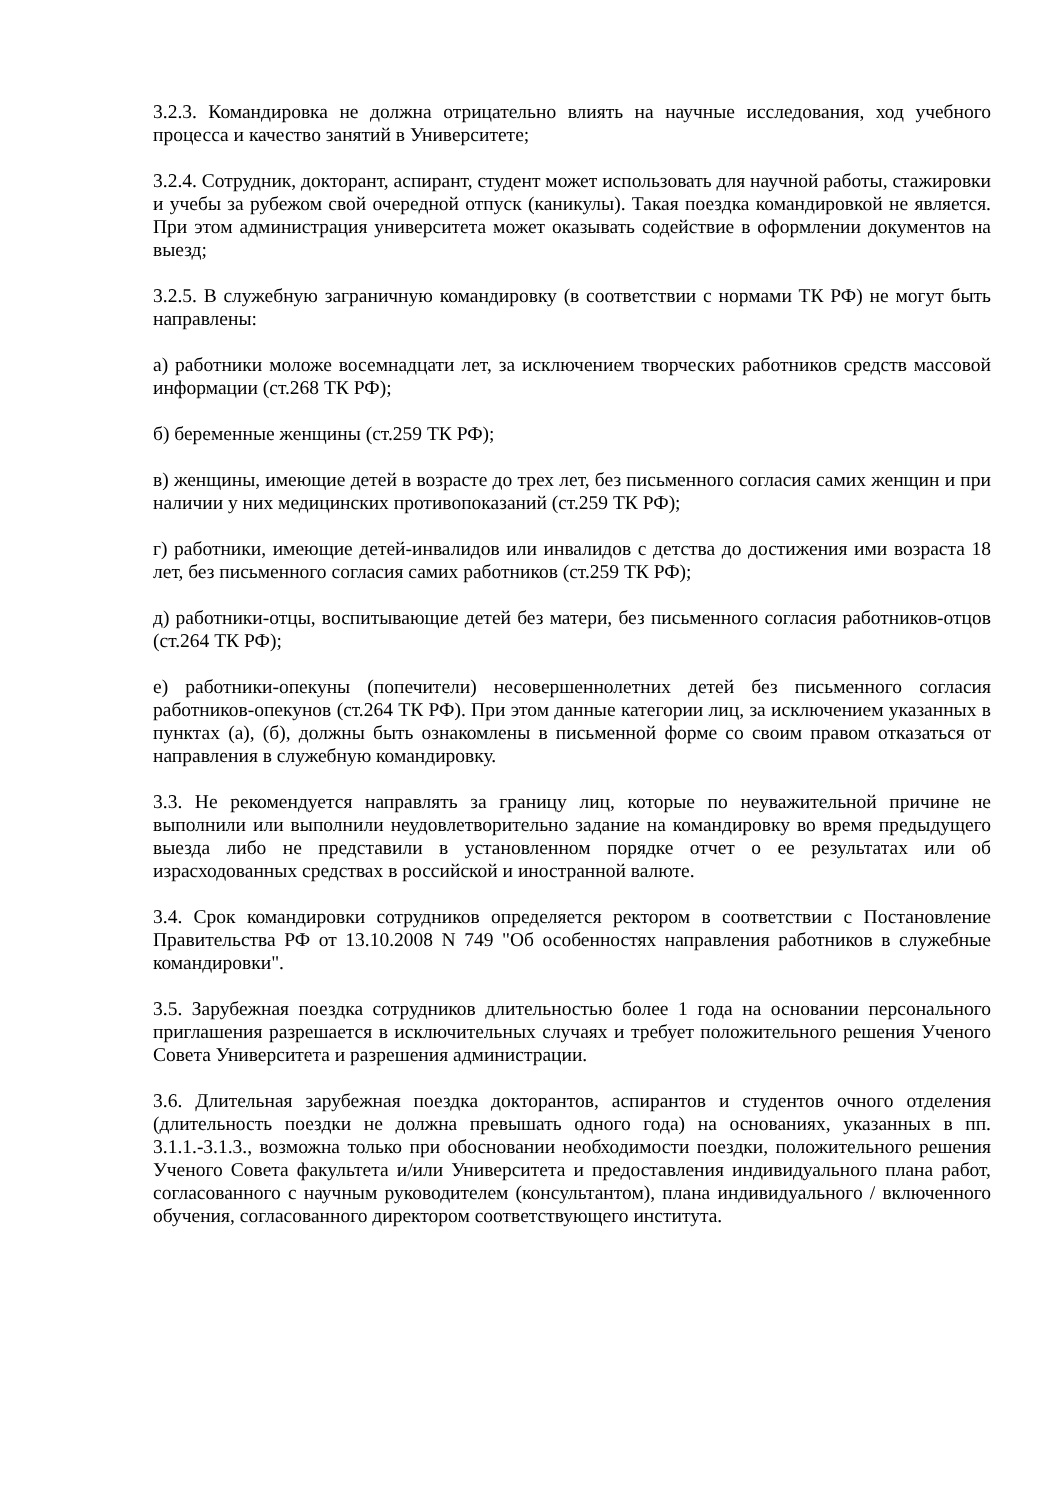3.2.3. Командировка не должна отрицательно влиять на научные исследования, ход учебного процесса и качество занятий в Университете;
3.2.4. Сотрудник, докторант, аспирант, студент может использовать для научной работы, стажировки и учебы за рубежом свой очередной отпуск (каникулы). Такая поездка командировкой не является. При этом администрация университета может оказывать содействие в оформлении документов на выезд;
3.2.5. В служебную заграничную командировку (в соответствии с нормами ТК РФ) не могут быть направлены:
а) работники моложе восемнадцати лет, за исключением творческих работников средств массовой информации (ст.268 ТК РФ);
б) беременные женщины (ст.259 ТК РФ);
в) женщины, имеющие детей в возрасте до трех лет, без письменного согласия самих женщин и при наличии у них медицинских противопоказаний (ст.259 ТК РФ);
г) работники, имеющие детей-инвалидов или инвалидов с детства до достижения ими возраста 18 лет, без письменного согласия самих работников (ст.259 ТК РФ);
д) работники-отцы, воспитывающие детей без матери, без письменного согласия работников-отцов (ст.264 ТК РФ);
е) работники-опекуны (попечители) несовершеннолетних детей без письменного согласия работников-опекунов (ст.264 ТК РФ). При этом данные категории лиц, за исключением указанных в пунктах (а), (б), должны быть ознакомлены в письменной форме со своим правом отказаться от направления в служебную командировку.
3.3. Не рекомендуется направлять за границу лиц, которые по неуважительной причине не выполнили или выполнили неудовлетворительно задание на командировку во время предыдущего выезда либо не представили в установленном порядке отчет о ее результатах или об израсходованных средствах в российской и иностранной валюте.
3.4. Срок командировки сотрудников определяется ректором в соответствии с Постановление Правительства РФ от 13.10.2008 N 749 "Об особенностях направления работников в служебные командировки".
3.5. Зарубежная поездка сотрудников длительностью более 1 года на основании персонального приглашения разрешается в исключительных случаях и требует положительного решения Ученого Совета Университета и разрешения администрации.
3.6. Длительная зарубежная поездка докторантов, аспирантов и студентов очного отделения (длительность поездки не должна превышать одного года) на основаниях, указанных в пп. 3.1.1.-3.1.3., возможна только при обосновании необходимости поездки, положительного решения Ученого Совета факультета и/или Университета и предоставления индивидуального плана работ, согласованного с научным руководителем (консультантом), плана индивидуального / включенного обучения, согласованного директором соответствующего института.